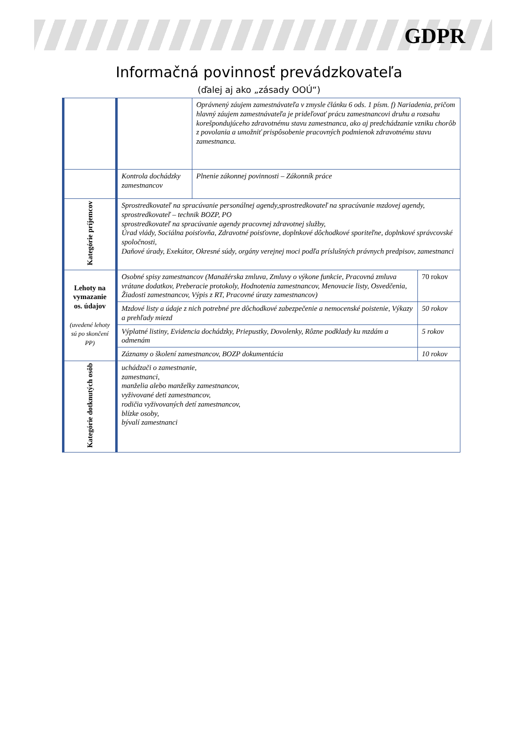GDPR
Informačná povinnosť prevádzkovateľa
(ďalej aj ako „zásady OOÚ“)
| | | Oprávnený záujem zamestnávateľa v zmysle článku 6 ods. 1 písm. f) Nariadenia, pričom hlavný záujem zamestnávateľa je prideľovať prácu zamestnancovi druhu a rozsahu korešpondujúceho zdravotnému stavu zamestnanca, ako aj predchádzanie vzniku chorôb z povolania a umožniť prispôsobenie pracovných podmienok zdravotnému stavu zamestnanca. | |
| | Kontrola dochádzky zamestnancov | Plnenie zákonnej povinnosti – Zákonník práce | |
| Kategórie príjemcov | Sprostredkovateľ na spracúvanie personálnej agendy,sprostredkovateľ na spracúvanie mzdovej agendy, sprostredkovateľ – technik BOZP, PO sprostredkovateľ na spracúvanie agendy pracovnej zdravotnej služby, Úrad vlády, Sociálna poisťovňa, Zdravotné poisťovne, doplnkové dôchodkové sporiteľne, doplnkové správcovské spoločnosti, Daňové úrady, Exekútor, Okresné súdy, orgány verejnej moci podľa príslušných právnych predpisov, zamestnanci | | |
| Lehoty na vymazanie os. údajov (uvedené lehoty sú po skončení PP) | Osobné spisy zamestnancov (Manažérska zmluva, Zmluvy o výkone funkcie, Pracovná zmluva vrátane dodatkov, Preberacie protokoly, Hodnotenia zamestnancov, Menovacie listy, Osvedčenia, Žiadosti zamestnancov, Výpis z RT, Pracovné úrazy zamestnancov) | | 70 rokov |
| | Mzdové listy a údaje z nich potrebné pre dôchodkové zabezpečenie a nemocenské poistenie, Výkazy a prehľady miezd | | 50 rokov |
| | Výplatné listiny, Evidencia dochádzky, Priepustky, Dovolenky, Rôzne podklady ku mzdám a odmenám | | 5 rokov |
| | Záznamy o školení zamestnancov, BOZP dokumentácia | | 10 rokov |
| Kategórie dotknutých osôb | uchádzači o zamestnanie, zamestnanci, manželia alebo manželky zamestnancov, vyživované deti zamestnancov, rodičia vyživovaných detí zamestnancov, blízke osoby, bývalí zamestnanci | | |